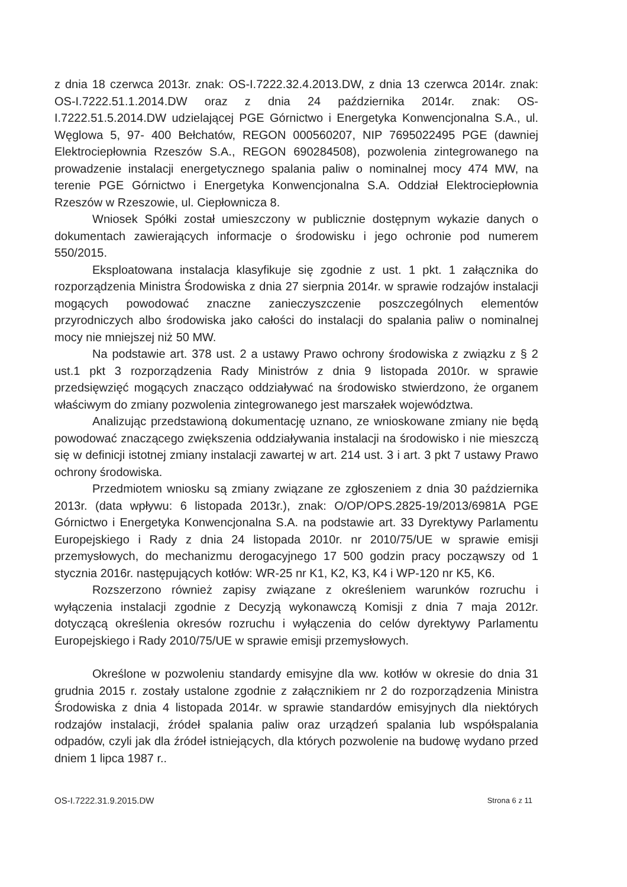z dnia 18 czerwca 2013r. znak: OS-I.7222.32.4.2013.DW, z dnia 13 czerwca 2014r. znak: OS-I.7222.51.1.2014.DW oraz z dnia 24 października 2014r. znak: OS-I.7222.51.5.2014.DW udzielającej PGE Górnictwo i Energetyka Konwencjonalna S.A., ul. Węglowa 5, 97- 400 Bełchatów, REGON 000560207, NIP 7695022495 PGE (dawniej Elektrociepłownia Rzeszów S.A., REGON 690284508), pozwolenia zintegrowanego na prowadzenie instalacji energetycznego spalania paliw o nominalnej mocy 474 MW, na terenie PGE Górnictwo i Energetyka Konwencjonalna S.A. Oddział Elektrociepłownia Rzeszów w Rzeszowie, ul. Ciepłownicza 8.
Wniosek Spółki został umieszczony w publicznie dostępnym wykazie danych o dokumentach zawierających informacje o środowisku i jego ochronie pod numerem 550/2015.
Eksploatowana instalacja klasyfikuje się zgodnie z ust. 1 pkt. 1 załącznika do rozporządzenia Ministra Środowiska z dnia 27 sierpnia 2014r. w sprawie rodzajów instalacji mogących powodować znaczne zanieczyszczenie poszczególnych elementów przyrodniczych albo środowiska jako całości do instalacji do spalania paliw o nominalnej mocy nie mniejszej niż 50 MW.
Na podstawie art. 378 ust. 2 a ustawy Prawo ochrony środowiska z związku z § 2 ust.1 pkt 3 rozporządzenia Rady Ministrów z dnia 9 listopada 2010r. w sprawie przedsięwzięć mogących znacząco oddziaływać na środowisko stwierdzono, że organem właściwym do zmiany pozwolenia zintegrowanego jest marszałek województwa.
Analizując przedstawioną dokumentację uznano, ze wnioskowane zmiany nie będą powodować znaczącego zwiększenia oddziaływania instalacji na środowisko i nie mieszczą się w definicji istotnej zmiany instalacji zawartej w art. 214 ust. 3 i art. 3 pkt 7 ustawy Prawo ochrony środowiska.
Przedmiotem wniosku są zmiany związane ze zgłoszeniem z dnia 30 października 2013r. (data wpływu: 6 listopada 2013r.), znak: O/OP/OPS.2825-19/2013/6981A PGE Górnictwo i Energetyka Konwencjonalna S.A. na podstawie art. 33 Dyrektywy Parlamentu Europejskiego i Rady z dnia 24 listopada 2010r. nr 2010/75/UE w sprawie emisji przemysłowych, do mechanizmu derogacyjnego 17 500 godzin pracy począwszy od 1 stycznia 2016r. następujących kotłów: WR-25 nr K1, K2, K3, K4 i WP-120 nr K5, K6.
Rozszerzono również zapisy związane z określeniem warunków rozruchu i wyłączenia instalacji zgodnie z Decyzją wykonawczą Komisji z dnia 7 maja 2012r. dotyczącą określenia okresów rozruchu i wyłączenia do celów dyrektywy Parlamentu Europejskiego i Rady 2010/75/UE w sprawie emisji przemysłowych.
Określone w pozwoleniu standardy emisyjne dla ww. kotłów w okresie do dnia 31 grudnia 2015 r. zostały ustalone zgodnie z załącznikiem nr 2 do rozporządzenia Ministra Środowiska z dnia 4 listopada 2014r. w sprawie standardów emisyjnych dla niektórych rodzajów instalacji, źródeł spalania paliw oraz urządzeń spalania lub współspalania odpadów, czyli jak dla źródeł istniejących, dla których pozwolenie na budowę wydano przed dniem 1 lipca 1987 r..
OS-I.7222.31.9.2015.DW Strona 6 z 11